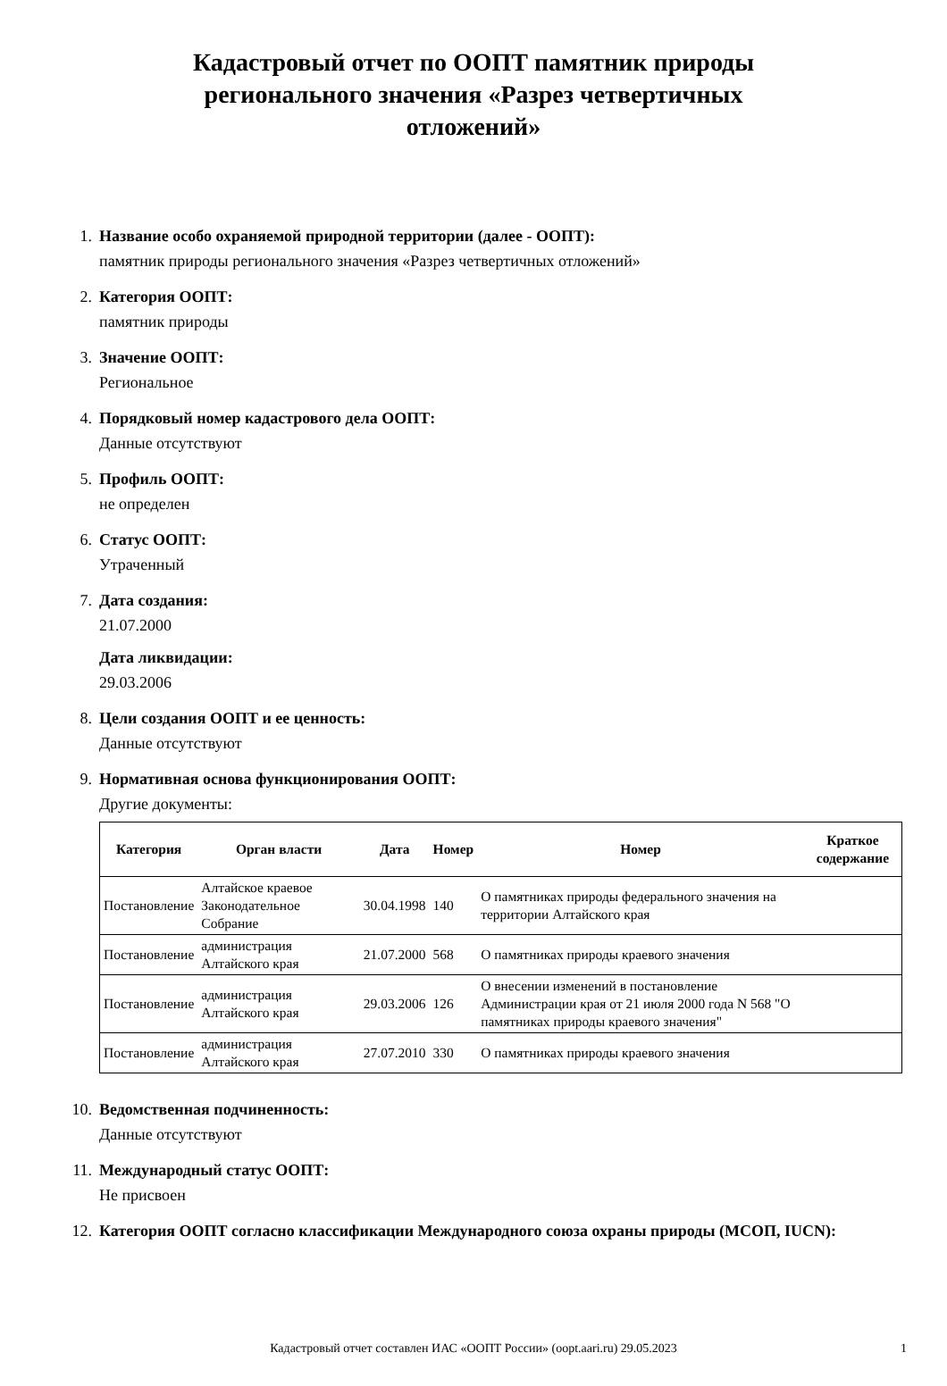Кадастровый отчет по ООПТ памятник природы регионального значения «Разрез четвертичных отложений»
1. Название особо охраняемой природной территории (далее - ООПТ):
памятник природы регионального значения «Разрез четвертичных отложений»
2. Категория ООПТ:
памятник природы
3. Значение ООПТ:
Региональное
4. Порядковый номер кадастрового дела ООПТ:
Данные отсутствуют
5. Профиль ООПТ:
не определен
6. Статус ООПТ:
Утраченный
7. Дата создания:
21.07.2000
Дата ликвидации:
29.03.2006
8. Цели создания ООПТ и ее ценность:
Данные отсутствуют
9. Нормативная основа функционирования ООПТ:
Другие документы:
| Категория | Орган власти | Дата | Номер | Номер | Краткое содержание |
| --- | --- | --- | --- | --- | --- |
| Постановление | Алтайское краевое Законодательное Собрание | 30.04.1998 | 140 | О памятниках природы федерального значения на территории Алтайского края | |
| Постановление | администрация Алтайского края | 21.07.2000 | 568 | О памятниках природы краевого значения | |
| Постановление | администрация Алтайского края | 29.03.2006 | 126 | О внесении изменений в постановление Администрации края от 21 июля 2000 года N 568 "О памятниках природы краевого значения" | |
| Постановление | администрация Алтайского края | 27.07.2010 | 330 | О памятниках природы краевого значения | |
10. Ведомственная подчиненность:
Данные отсутствуют
11. Международный статус ООПТ:
Не присвоен
12. Категория ООПТ согласно классификации Международного союза охраны природы (МСОП, IUCN):
Кадастровый отчет составлен ИАС «ООПТ России» (oopt.aari.ru) 29.05.2023
1